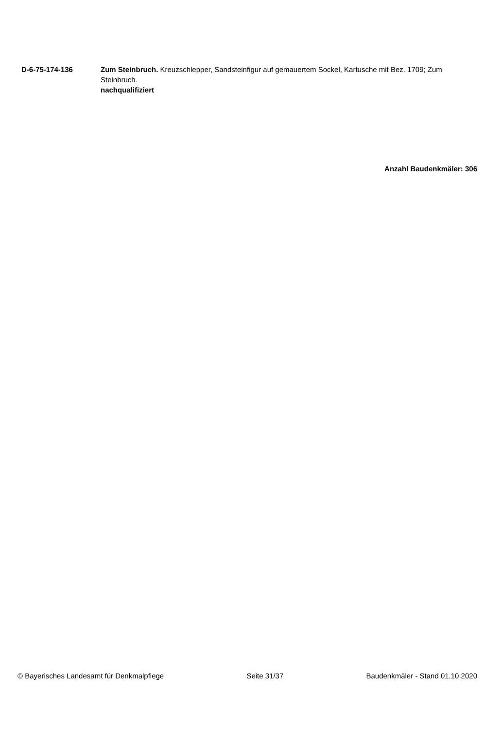D-6-75-174-136 Zum Steinbruch. Kreuzschlepper, Sandsteinfigur auf gemauertem Sockel, Kartusche mit Bez. 1709; Zum Steinbruch.
nachqualifiziert
Anzahl Baudenkmäler: 306
© Bayerisches Landesamt für Denkmalpflege Seite 31/37 Baudenkmäler - Stand 01.10.2020